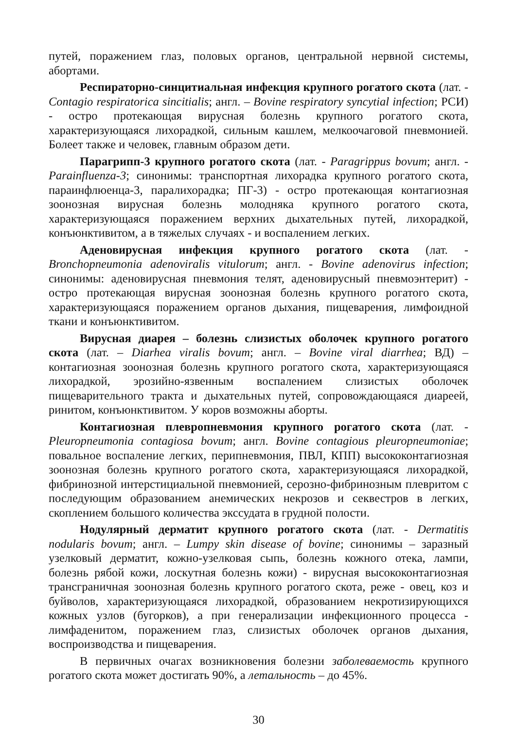путей, поражением глаз, половых органов, центральной нервной системы, абортами.
Респираторно-синцитиальная инфекция крупного рогатого скота (лат. - Contagio respiratorica sincitialis; англ. – Bovine respiratory syncytial infection; РСИ) - остро протекающая вирусная болезнь крупного рогатого скота, характеризующаяся лихорадкой, сильным кашлем, мелкоочаговой пневмонией. Болеет также и человек, главным образом дети.
Парагрипп-3 крупного рогатого скота (лат. - Paragrippus bovum; англ. - Parainfluenza-3; синонимы: транспортная лихорадка крупного рогатого скота, параинфлюенца-3, паралихорадка; ПГ-3) - остро протекающая контагиозная зоонозная вирусная болезнь молодняка крупного рогатого скота, характеризующаяся поражением верхних дыхательных путей, лихорадкой, конъюнктивитом, а в тяжелых случаях - и воспалением легких.
Аденовирусная инфекция крупного рогатого скота (лат. - Bronchopneumonia adenoviralis vitulorum; англ. - Bovine adenovirus infection; синонимы: аденовирусная пневмония телят, аденовирусный пневмоэнтерит) - остро протекающая вирусная зоонозная болезнь крупного рогатого скота, характеризующаяся поражением органов дыхания, пищеварения, лимфоидной ткани и конъюнктивитом.
Вирусная диарея – болезнь слизистых оболочек крупного рогатого скота (лат. – Diarhea viralis bovum; англ. – Bovine viral diarrhea; ВД) – контагиозная зоонозная болезнь крупного рогатого скота, характеризующаяся лихорадкой, эрозийно-язвенным воспалением слизистых оболочек пищеварительного тракта и дыхательных путей, сопровождающаяся диареей, ринитом, конъюнктивитом. У коров возможны аборты.
Контагиозная плевропневмония крупного рогатого скота (лат. - Pleuropneumonia contagiosa bovum; англ. Bovine contagious pleuropneumoniae; повальное воспаление легких, перипневмония, ПВЛ, КПП) высококонтагиозная зоонозная болезнь крупного рогатого скота, характеризующаяся лихорадкой, фибринозной интерстициальной пневмонией, серозно-фибринозным плевритом с последующим образованием анемических некрозов и секвестров в легких, скоплением большого количества экссудата в грудной полости.
Нодулярный дерматит крупного рогатого скота (лат. - Dermatitis nodularis bovum; англ. – Lumpy skin disease of bovine; синонимы – заразный узелковый дерматит, кожно-узелковая сыпь, болезнь кожного отека, лампи, болезнь рябой кожи, лоскутная болезнь кожи) - вирусная высококонтагиозная трансграничная зоонозная болезнь крупного рогатого скота, реже - овец, коз и буйволов, характеризующаяся лихорадкой, образованием некротизирующихся кожных узлов (бугорков), а при генерализации инфекционного процесса - лимфаденитом, поражением глаз, слизистых оболочек органов дыхания, воспроизводства и пищеварения.
В первичных очагах возникновения болезни заболеваемость крупного рогатого скота может достигать 90%, а летальность – до 45%.
30